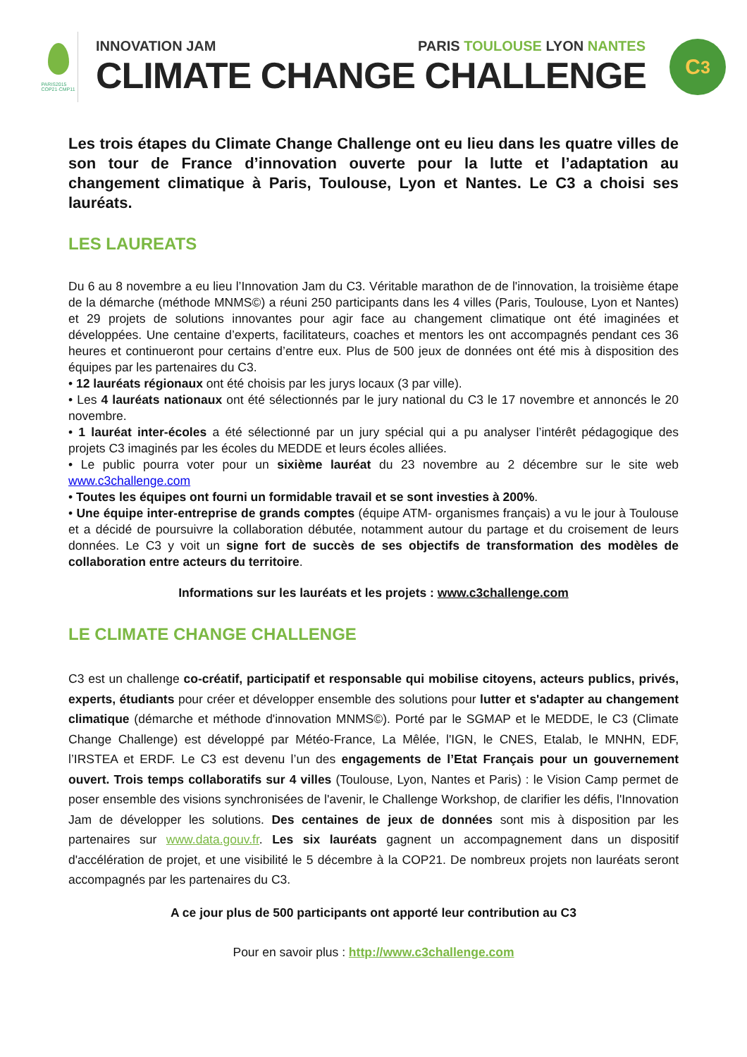PARIS2015
COP21·CMP11
INNOVATION JAM PARIS TOULOUSE LYON NANTES
CLIMATE CHANGE CHALLENGE
C<sup>3</sup>
Les trois étapes du Climate Change Challenge ont eu lieu dans les quatre villes de son tour de France d’innovation ouverte pour la lutte et l’adaptation au changement climatique à Paris, Toulouse, Lyon et Nantes. Le C3 a choisi ses lauréats.
LES LAUREATS
Du 6 au 8 novembre a eu lieu l’Innovation Jam du C3. Véritable marathon de de l'innovation, la troisième étape de la démarche (méthode MNMS©) a réuni 250 participants dans les 4 villes (Paris, Toulouse, Lyon et Nantes) et 29 projets de solutions innovantes pour agir face au changement climatique ont été imaginées et développées. Une centaine d’experts, facilitateurs, coaches et mentors les ont accompagnés pendant ces 36 heures et continueront pour certains d’entre eux. Plus de 500 jeux de données ont été mis à disposition des équipes par les partenaires du C3.
• 12 lauréats régionaux ont été choisis par les jurys locaux (3 par ville).
• Les 4 lauréats nationaux ont été sélectionnés par le jury national du C3 le 17 novembre et annoncés le 20 novembre.
• 1 lauréat inter-écoles a été sélectionné par un jury spécial qui a pu analyser l’intérêt pédagogique des projets C3 imaginés par les écoles du MEDDE et leurs écoles alliées.
• Le public pourra voter pour un sixième lauréat du 23 novembre au 2 décembre sur le site web www.c3challenge.com
• Toutes les équipes ont fourni un formidable travail et se sont investies à 200%.
• Une équipe inter-entreprise de grands comptes (équipe ATM- organismes français) a vu le jour à Toulouse et a décidé de poursuivre la collaboration débutée, notamment autour du partage et du croisement de leurs données. Le C3 y voit un signe fort de succès de ses objectifs de transformation des modèles de collaboration entre acteurs du territoire.
Informations sur les lauréats et les projets : www.c3challenge.com
LE CLIMATE CHANGE CHALLENGE
C3 est un challenge co-créatif, participatif et responsable qui mobilise citoyens, acteurs publics, privés, experts, étudiants pour créer et développer ensemble des solutions pour lutter et s'adapter au changement climatique (démarche et méthode d'innovation MNMS©). Porté par le SGMAP et le MEDDE, le C3 (Climate Change Challenge) est développé par Météo-France, La Mêlée, l'IGN, le CNES, Etalab, le MNHN, EDF, l’IRSTEA et ERDF. Le C3 est devenu l’un des engagements de l’Etat Français pour un gouvernement ouvert. Trois temps collaboratifs sur 4 villes (Toulouse, Lyon, Nantes et Paris) : le Vision Camp permet de poser ensemble des visions synchronisées de l'avenir, le Challenge Workshop, de clarifier les défis, l'Innovation Jam de développer les solutions. Des centaines de jeux de données sont mis à disposition par les partenaires sur www.data.gouv.fr. Les six lauréats gagnent un accompagnement dans un dispositif d'accélération de projet, et une visibilité le 5 décembre à la COP21. De nombreux projets non lauréats seront accompagnés par les partenaires du C3.
A ce jour plus de 500 participants ont apporté leur contribution au C3
Pour en savoir plus : http://www.c3challenge.com